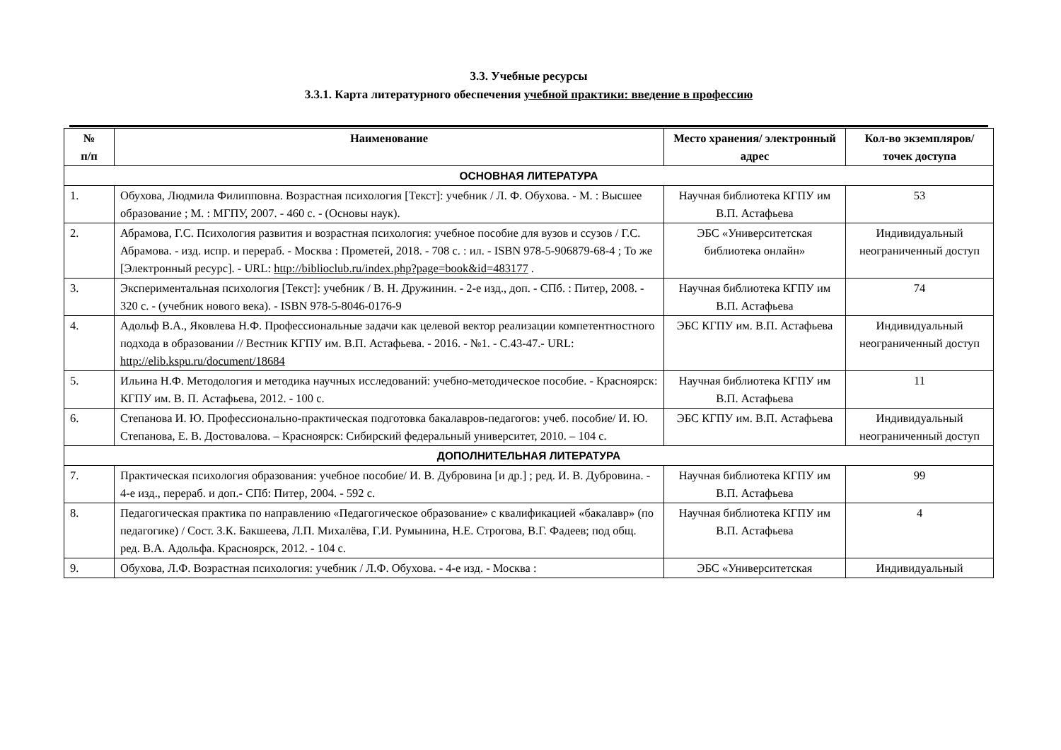3.3. Учебные ресурсы
3.3.1. Карта литературного обеспечения учебной практики: введение в профессию
| № п/п | Наименование | Место хранения/ электронный адрес | Кол-во экземпляров/ точек доступа |
| --- | --- | --- | --- |
| ОСНОВНАЯ ЛИТЕРАТУРА | | | |
| 1. | Обухова, Людмила Филипповна. Возрастная психология [Текст]: учебник / Л. Ф. Обухова. - М. : Высшее образование ; М. : МГПУ, 2007. - 460 с. - (Основы наук). | Научная библиотека КГПУ им В.П. Астафьева | 53 |
| 2. | Абрамова, Г.С. Психология развития и возрастная психология: учебное пособие для вузов и ссузов / Г.С. Абрамова. - изд. испр. и перераб. - Москва : Прометей, 2018. - 708 с. : ил. - ISBN 978-5-906879-68-4 ; То же [Электронный ресурс]. - URL: http://biblioclub.ru/index.php?page=book&id=483177 . | ЭБС «Университетская библиотека онлайн» | Индивидуальный неограниченный доступ |
| 3. | Экспериментальная психология [Текст]: учебник / В. Н. Дружинин. - 2-е изд., доп. - СПб. : Питер, 2008. - 320 с. - (учебник нового века). - ISBN 978-5-8046-0176-9 | Научная библиотека КГПУ им В.П. Астафьева | 74 |
| 4. | Адольф В.А., Яковлева Н.Ф. Профессиональные задачи как целевой вектор реализации компетентностного подхода в образовании // Вестник КГПУ им. В.П. Астафьева. - 2016. - №1. - С.43-47.- URL: http://elib.kspu.ru/document/18684 | ЭБС КГПУ им. В.П. Астафьева | Индивидуальный неограниченный доступ |
| 5. | Ильина Н.Ф. Методология и методика научных исследований: учебно-методическое пособие. - Красноярск: КГПУ им. В. П. Астафьева, 2012. - 100 с. | Научная библиотека КГПУ им В.П. Астафьева | 11 |
| 6. | Степанова И. Ю. Профессионально-практическая подготовка бакалавров-педагогов: учеб. пособие/ И. Ю. Степанова, Е. В. Достовалова. – Красноярск: Сибирский федеральный университет, 2010. – 104 с. | ЭБС КГПУ им. В.П. Астафьева | Индивидуальный неограниченный доступ |
| ДОПОЛНИТЕЛЬНАЯ ЛИТЕРАТУРА | | | |
| 7. | Практическая психология образования: учебное пособие/ И. В. Дубровина [и др.] ; ред. И. В. Дубровина. - 4-е изд., перераб. и доп.- СПб: Питер, 2004. - 592 с. | Научная библиотека КГПУ им В.П. Астафьева | 99 |
| 8. | Педагогическая практика по направлению «Педагогическое образование» с квалификацией «бакалавр» (по педагогике) / Сост. З.К. Бакшеева, Л.П. Михалёва, Г.И. Румынина, Н.Е. Строгова, В.Г. Фадеев; под общ. ред. В.А. Адольфа. Красноярск, 2012. - 104 с. | Научная библиотека КГПУ им В.П. Астафьева | 4 |
| 9. | Обухова, Л.Ф. Возрастная психология: учебник / Л.Ф. Обухова. - 4-е изд. - Москва : | ЭБС «Университетская | Индивидуальный |